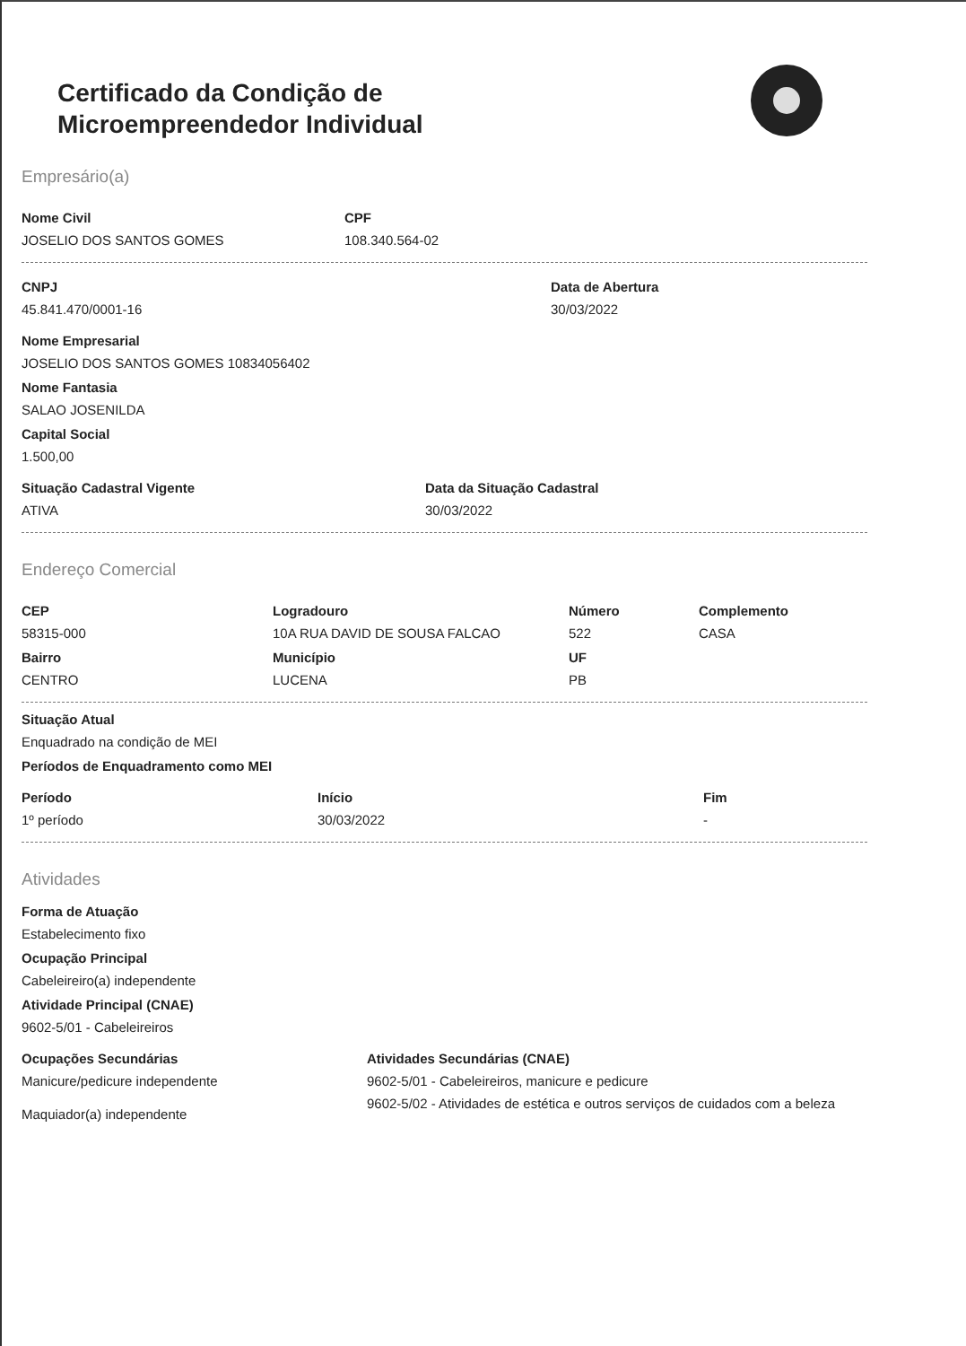Certificado da Condição de
Microempreendedor Individual
Empresário(a)
Nome Civil
JOSELIO DOS SANTOS GOMES
CPF
108.340.564-02
CNPJ
45.841.470/0001-16
Data de Abertura
30/03/2022
Nome Empresarial
JOSELIO DOS SANTOS GOMES 10834056402
Nome Fantasia
SALAO JOSENILDA
Capital Social
1.500,00
Situação Cadastral Vigente
ATIVA
Data da Situação Cadastral
30/03/2022
Endereço Comercial
CEP
58315-000
Bairro
CENTRO
Logradouro
10A RUA DAVID DE SOUSA FALCAO
Município
LUCENA
Número
522
UF
PB
Complemento
CASA
Situação Atual
Enquadrado na condição de MEI
Períodos de Enquadramento como MEI
Período
1º período
Início
30/03/2022
Fim
-
Atividades
Forma de Atuação
Estabelecimento fixo
Ocupação Principal
Cabeleireiro(a) independente
Atividade Principal (CNAE)
9602-5/01 - Cabeleireiros
Ocupações Secundárias
Manicure/pedicure independente
Maquiador(a) independente
Atividades Secundárias (CNAE)
9602-5/01 - Cabeleireiros, manicure e pedicure
9602-5/02 - Atividades de estética e outros serviços de cuidados com a beleza